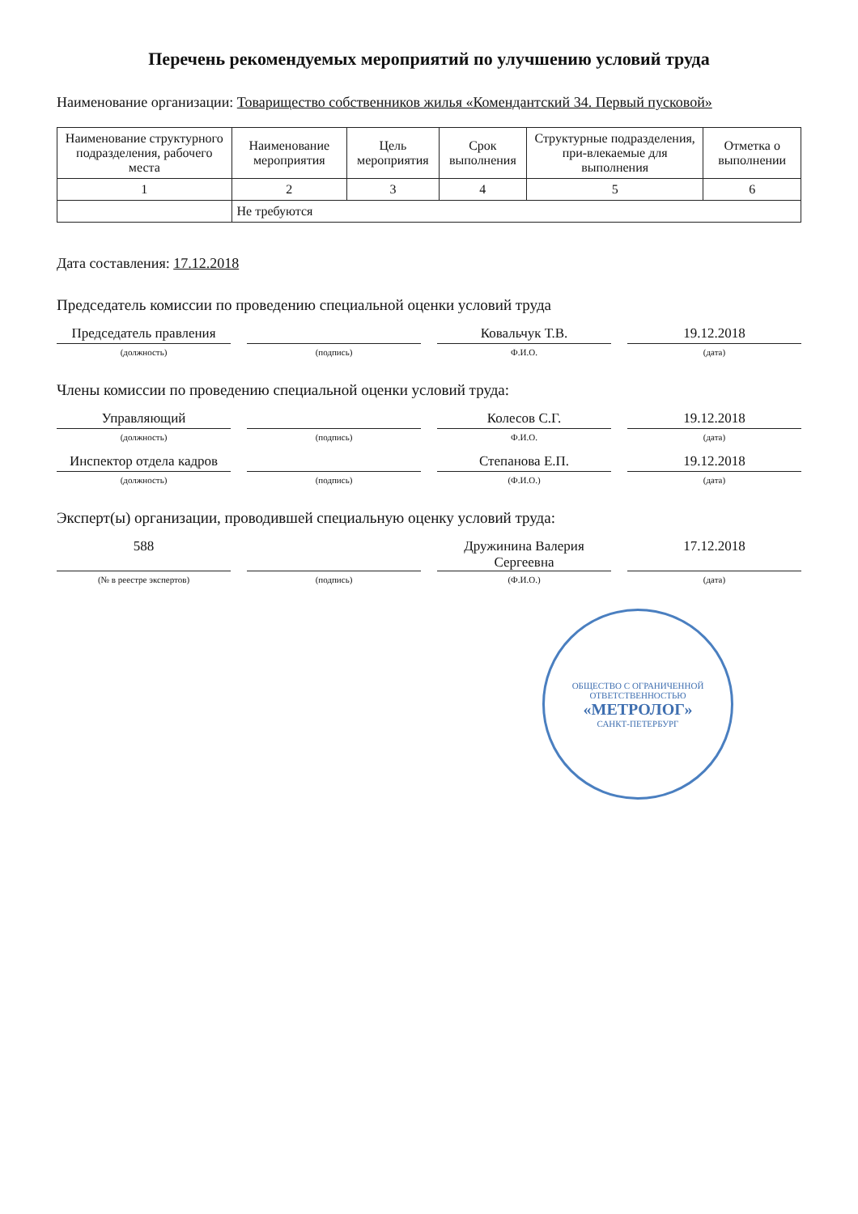Перечень рекомендуемых мероприятий по улучшению условий труда
Наименование организации: Товарищество собственников жилья «Комендантский 34. Первый пусковой»
| Наименование структурного подразделения, рабочего места | Наименование мероприятия | Цель мероприятия | Срок выполнения | Структурные подразделения, при-влекаемые для выполнения | Отметка о выполнении |
| --- | --- | --- | --- | --- | --- |
| 1 | 2 | 3 | 4 | 5 | 6 |
| | Не требуются | | | | |
Дата составления: 17.12.2018
Председатель комиссии по проведению специальной оценки условий труда
Председатель правления Ковальчук Т.В. 19.12.2018
(должность) (подпись) Ф.И.О. (дата)
Члены комиссии по проведению специальной оценки условий труда:
Управляющий Колесов С.Г. 19.12.2018
(должность) (подпись) Ф.И.О. (дата)
Инспектор отдела кадров Степанова Е.П. 19.12.2018
(должность) (подпись) (Ф.И.О.) (дата)
Эксперт(ы) организации, проводившей специальную оценку условий труда:
588 Дружинина Валерия Сергеевна 17.12.2018
(№ в реестре экспертов) (подпись) (Ф.И.О.) (дата)
ОБЩЕСТВО С ОГРАНИЧЕННОЙ ОТВЕТСТВЕННОСТЬЮ
«МЕТРОЛОГ»
САНКТ-ПЕТЕРБУРГ